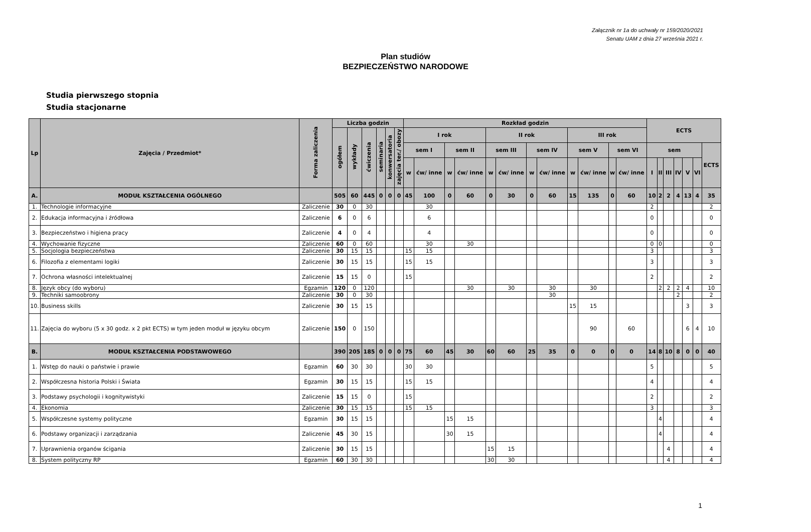Załącznik nr 1a do uchwały nr 159/2020/2021
Senatu UAM z dnia 27 września 2021 r.
Plan studiów
BEZPIECZEŃSTWO NARODOWE
Studia pierwszego stopnia
Studia stacjonarne
| Lp | Zajęcia / Przedmiot* | Forma zaliczenia | Liczba godzin | | | | | | Rozkład godzin | | | | | | | | | | | | ECTS | | | | | | |
| --- | --- | --- | --- | --- | --- | --- | --- | --- | --- | --- | --- | --- | --- | --- | --- | --- | --- | --- | --- | --- | --- | --- | --- | --- | --- | --- | --- |
| | | | ogółem | wykłady | ćwiczenia | seminaria | konwersatoria | zajęcia ter./ obozy | I rok | | | | II rok | | | | III rok | | | | | | | | | | |
| | | | | | | | | | sem I | | sem II | | sem III | | sem IV | | sem V | | sem VI | | sem | | | | | | ECTS |
| | | | | | | | | | w | ćw/ inne | w | ćw/ inne | w | ćw/ inne | w | ćw/ inne | w | ćw/ inne | w | ćw/ inne | I | II | III | IV | V | VI | |
| A. | MODUŁ KSZTAŁCENIA OGÓLNEGO | | 505 | 60 | 445 | 0 | 0 | 0 | 45 | 100 | 0 | 60 | 0 | 30 | 0 | 60 | 15 | 135 | 0 | 60 | 10 | 2 | 2 | 4 | 13 | 4 | 35 |
| 1. | Technologie informacyjne | Zaliczenie | 30 | 0 | 30 | | | | | 30 | | | | | | | | | | | 2 | | | | | | 2 |
| 2. | Edukacja informacyjna i źródłowa | Zaliczenie | 6 | 0 | 6 | | | | | 6 | | | | | | | | | | | 0 | | | | | | 0 |
| 3. | Bezpieczeństwo i higiena pracy | Zaliczenie | 4 | 0 | 4 | | | | | 4 | | | | | | | | | | | 0 | | | | | | 0 |
| 4. | Wychowanie fizyczne | Zaliczenie | 60 | 0 | 60 | | | | | 30 | | 30 | | | | | | | | | 0 | 0 | | | | | 0 |
| 5. | Socjologia bezpieczeństwa | Zaliczenie | 30 | 15 | 15 | | | | 15 | 15 | | | | | | | | | | | 3 | | | | | | 3 |
| 6. | Filozofia z elementami logiki | Zaliczenie | 30 | 15 | 15 | | | | 15 | 15 | | | | | | | | | | | 3 | | | | | | 3 |
| 7. | Ochrona własności intelektualnej | Zaliczenie | 15 | 15 | 0 | | | | 15 | | | | | | | | | | | | 2 | | | | | | 2 |
| 8. | Język obcy (do wyboru) | Egzamin | 120 | 0 | 120 | | | | | | | 30 | | 30 | | 30 | | 30 | | | | 2 | 2 | 2 | 4 | | 10 |
| 9. | Techniki samoobrony | Zaliczenie | 30 | 0 | 30 | | | | | | | | | | | 30 | | | | | | | | 2 | | | 2 |
| 10. | Business skills | Zaliczenie | 30 | 15 | 15 | | | | | | | | | | | | 15 | 15 | | | | | | | 3 | | 3 |
| 11. | Zajęcia do wyboru (5 x 30 godz. x 2 pkt ECTS) w tym jeden moduł w języku obcym | Zaliczenie | 150 | 0 | 150 | | | | | | | | | | | | | 90 | | 60 | | | | | 6 | 4 | 10 |
| B. | MODUŁ KSZTAŁCENIA PODSTAWOWEGO | | 390 | 205 | 185 | 0 | 0 | 0 | 75 | 60 | 45 | 30 | 60 | 60 | 25 | 35 | 0 | 0 | 0 | 0 | 14 | 8 | 10 | 8 | 0 | 0 | 40 |
| 1. | Wstęp do nauki o państwie i prawie | Egzamin | 60 | 30 | 30 | | | | 30 | 30 | | | | | | | | | | | 5 | | | | | | 5 |
| 2. | Współczesna historia Polski i Świata | Egzamin | 30 | 15 | 15 | | | | 15 | 15 | | | | | | | | | | | 4 | | | | | | 4 |
| 3. | Podstawy psychologii i kognitywistyki | Zaliczenie | 15 | 15 | 0 | | | | 15 | | | | | | | | | | | | 2 | | | | | | 2 |
| 4. | Ekonomia | Zaliczenie | 30 | 15 | 15 | | | | 15 | 15 | | | | | | | | | | | 3 | | | | | | 3 |
| 5. | Współczesne systemy polityczne | Egzamin | 30 | 15 | 15 | | | | | | 15 | 15 | | | | | | | | | | 4 | | | | | 4 |
| 6. | Podstawy organizacji i zarządzania | Zaliczenie | 45 | 30 | 15 | | | | | | 30 | 15 | | | | | | | | | | 4 | | | | | 4 |
| 7. | Uprawnienia organów ścigania | Zaliczenie | 30 | 15 | 15 | | | | | | | | 15 | 15 | | | | | | | | | 4 | | | | 4 |
| 8. | System polityczny RP | Egzamin | 60 | 30 | 30 | | | | | | | | 30 | 30 | | | | | | | | | 4 | | | | 4 |
1